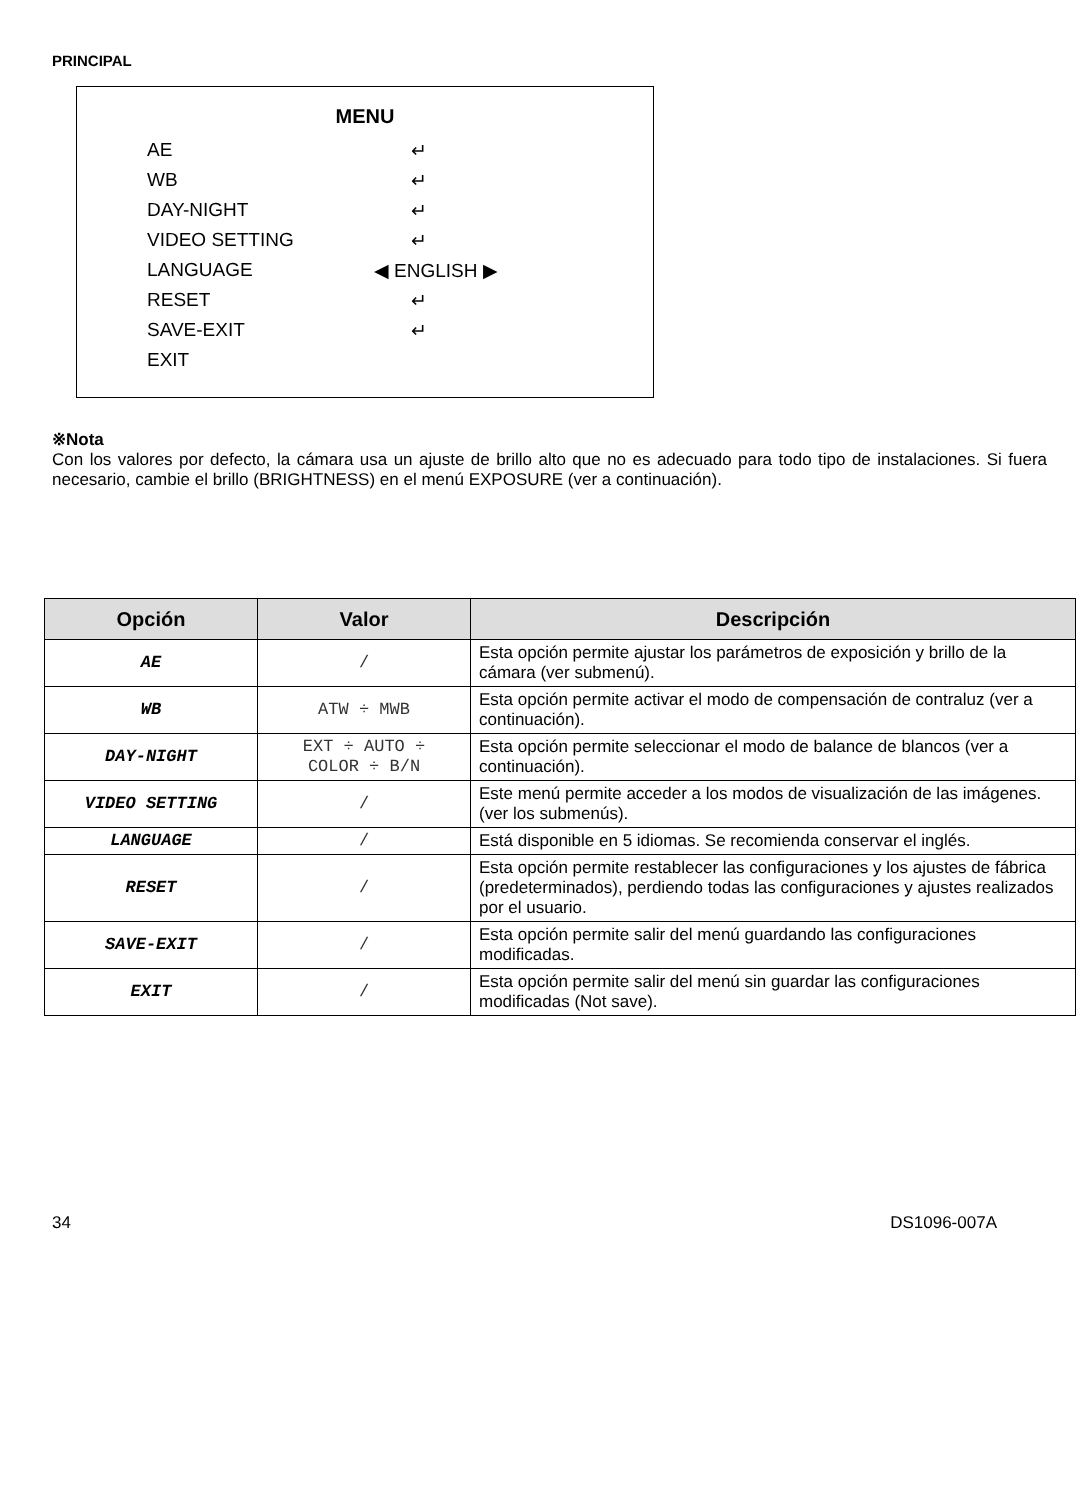PRINCIPAL
MENU
| AE | ↵ |
| WB | ↵ |
| DAY-NIGHT | ↵ |
| VIDEO SETTING | ↵ |
| LANGUAGE | ◀ ENGLISH ▶ |
| RESET | ↵ |
| SAVE-EXIT | ↵ |
| EXIT | |
※Nota
Con los valores por defecto, la cámara usa un ajuste de brillo alto que no es adecuado para todo tipo de instalaciones. Si fuera necesario, cambie el brillo (BRIGHTNESS) en el menú EXPOSURE (ver a continuación).
| Opción | Valor | Descripción |
| --- | --- | --- |
| AE | / | Esta opción permite ajustar los parámetros de exposición y brillo de la cámara (ver submenú). |
| WB | ATW ÷ MWB | Esta opción permite activar el modo de compensación de contraluz (ver a continuación). |
| DAY-NIGHT | EXT ÷ AUTO ÷ COLOR ÷ B/N | Esta opción permite seleccionar el modo de balance de blancos (ver a continuación). |
| VIDEO SETTING | / | Este menú permite acceder a los modos de visualización de las imágenes. (ver los submenús). |
| LANGUAGE | / | Está disponible en 5 idiomas. Se recomienda conservar el inglés. |
| RESET | / | Esta opción permite restablecer las configuraciones y los ajustes de fábrica (predeterminados), perdiendo todas las configuraciones y ajustes realizados por el usuario. |
| SAVE-EXIT | / | Esta opción permite salir del menú guardando las configuraciones modificadas. |
| EXIT | / | Esta opción permite salir del menú sin guardar las configuraciones modificadas (Not save). |
34 DS1096-007A